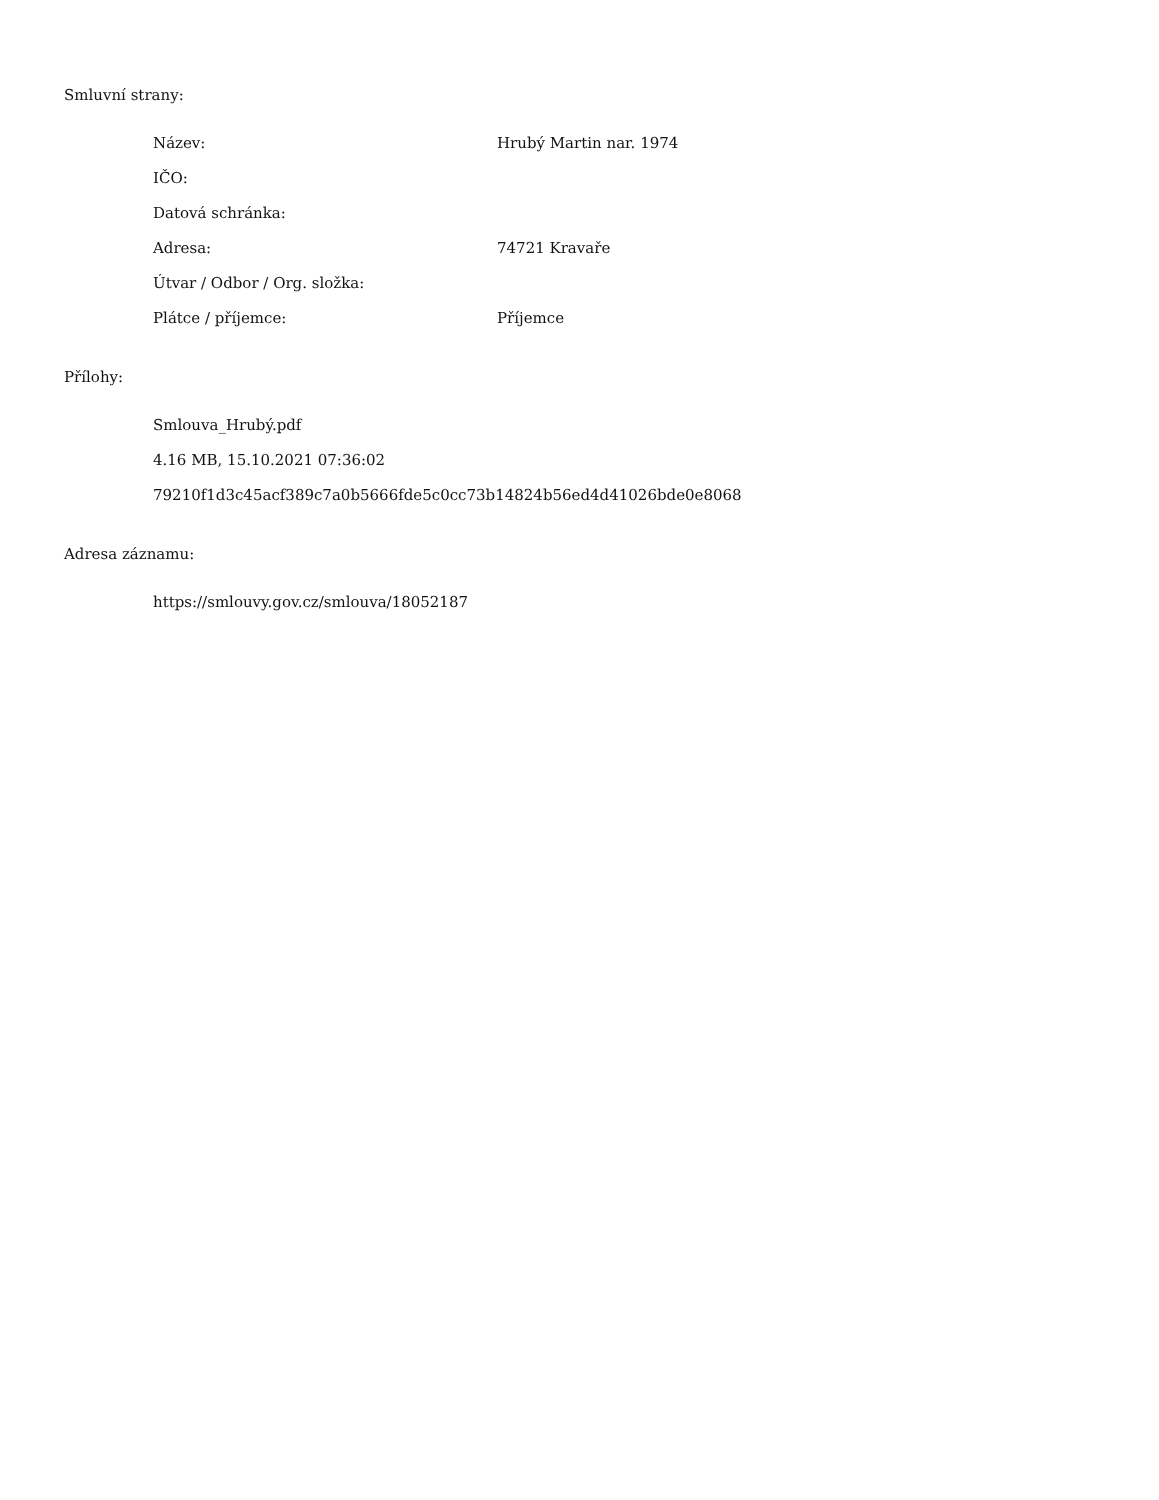Smluvní strany:
| Název: | Hrubý Martin nar. 1974 |
| IČO: | |
| Datová schránka: | |
| Adresa: | 74721 Kravaře |
| Útvar / Odbor / Org. složka: | |
| Plátce / příjemce: | Příjemce |
Přílohy:
Smlouva_Hrubý.pdf
4.16 MB, 15.10.2021 07:36:02
79210f1d3c45acf389c7a0b5666fde5c0cc73b14824b56ed4d41026bde0e8068
Adresa záznamu:
https://smlouvy.gov.cz/smlouva/18052187